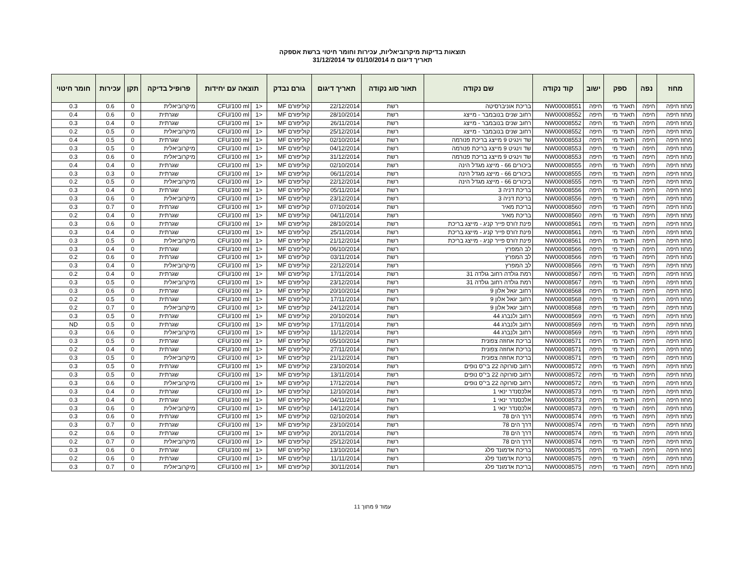תוצאות בדיקות מיקרוביאליות, עכירות וחומר חיטוי ברשת אספקה
תאריך דיגום מ 01/10/2014 עד 31/12/2014
| מחוז | נפה | ספק | ישוב | קוד נקודה | שם נקודה | תאור סוג נקודה | תאריך דיגום | גורם נבדק | תוצאה עם יחידות | | פרופיל בדיקה | תקן | עכירות | חומר חיטוי |
| --- | --- | --- | --- | --- | --- | --- | --- | --- | --- | --- | --- | --- | --- | --- |
| מחוז חיפה | חיפה | תאגיד מי | חיפה | NW00008551 | בריכת אוניברסיטה | רשת | 22/12/2014 | קוליפורם MF | <1 | CFU/100 ml | מיקרוביאלית | 0 | 0.6 | 0.3 |
| מחוז חיפה | חיפה | תאגיד מי | חיפה | NW00008552 | רחוב שנים בנובמבר - מייצג | רשת | 28/10/2014 | קוליפורם MF | <1 | CFU/100 ml | שגרתית | 0 | 0.6 | 0.4 |
| מחוז חיפה | חיפה | תאגיד מי | חיפה | NW00008552 | רחוב שנים בנובמבר - מייצג | רשת | 26/11/2014 | קוליפורם MF | <1 | CFU/100 ml | שגרתית | 0 | 0.4 | 0.3 |
| מחוז חיפה | חיפה | תאגיד מי | חיפה | NW00008552 | רחוב שנים בנובמבר - מייצג | רשת | 25/12/2014 | קוליפורם MF | <1 | CFU/100 ml | מיקרוביאלית | 0 | 0.5 | 0.2 |
| מחוז חיפה | חיפה | תאגיד מי | חיפה | NW00008553 | שד וינגיט 9 מייצג בריכת פנורמה | רשת | 02/10/2014 | קוליפורם MF | <1 | CFU/100 ml | שגרתית | 0 | 0.5 | 0.4 |
| מחוז חיפה | חיפה | תאגיד מי | חיפה | NW00008553 | שד וינגיט 9 מייצג בריכת פנורמה | רשת | 04/12/2014 | קוליפורם MF | <1 | CFU/100 ml | מיקרוביאלית | 0 | 0.5 | 0.3 |
| מחוז חיפה | חיפה | תאגיד מי | חיפה | NW00008553 | שד וינגיט 9 מייצג בריכת פנורמה | רשת | 31/12/2014 | קוליפורם MF | <1 | CFU/100 ml | מיקרוביאלית | 0 | 0.6 | 0.3 |
| מחוז חיפה | חיפה | תאגיד מי | חיפה | NW00008555 | ביכורים 66 - מייצג מגדל הינה | רשת | 02/10/2014 | קוליפורם MF | <1 | CFU/100 ml | שגרתית | 0 | 0.4 | 0.4 |
| מחוז חיפה | חיפה | תאגיד מי | חיפה | NW00008555 | ביכורים 66 - מייצג מגדל הינה | רשת | 06/11/2014 | קוליפורם MF | <1 | CFU/100 ml | שגרתית | 0 | 0.3 | 0.3 |
| מחוז חיפה | חיפה | תאגיד מי | חיפה | NW00008555 | ביכורים 66 - מייצג מגדל הינה | רשת | 22/12/2014 | קוליפורם MF | <1 | CFU/100 ml | מיקרוביאלית | 0 | 0.5 | 0.2 |
| מחוז חיפה | חיפה | תאגיד מי | חיפה | NW00008556 | בריכת דניה 3 | רשת | 05/11/2014 | קוליפורם MF | <1 | CFU/100 ml | שגרתית | 0 | 0.4 | 0.3 |
| מחוז חיפה | חיפה | תאגיד מי | חיפה | NW00008556 | בריכת דניה 3 | רשת | 23/12/2014 | קוליפורם MF | <1 | CFU/100 ml | מיקרוביאלית | 0 | 0.6 | 0.3 |
| מחוז חיפה | חיפה | תאגיד מי | חיפה | NW00008560 | בריכת מאיר | רשת | 07/10/2014 | קוליפורם MF | <1 | CFU/100 ml | שגרתית | 0 | 0.7 | 0.3 |
| מחוז חיפה | חיפה | תאגיד מי | חיפה | NW00008560 | בריכת מאיר | רשת | 04/11/2014 | קוליפורם MF | <1 | CFU/100 ml | שגרתית | 0 | 0.4 | 0.2 |
| מחוז חיפה | חיפה | תאגיד מי | חיפה | NW00008561 | פינת ז'ורס פייר קניג - מייצג בריכת | רשת | 28/10/2014 | קוליפורם MF | <1 | CFU/100 ml | שגרתית | 0 | 0.6 | 0.3 |
| מחוז חיפה | חיפה | תאגיד מי | חיפה | NW00008561 | פינת ז'ורס פייר קניג - מייצג בריכת | רשת | 25/11/2014 | קוליפורם MF | <1 | CFU/100 ml | שגרתית | 0 | 0.4 | 0.3 |
| מחוז חיפה | חיפה | תאגיד מי | חיפה | NW00008561 | פינת ז'ורס פייר קניג - מייצג בריכת | רשת | 21/12/2014 | קוליפורם MF | <1 | CFU/100 ml | מיקרוביאלית | 0 | 0.5 | 0.3 |
| מחוז חיפה | חיפה | תאגיד מי | חיפה | NW00008566 | לב המפרץ | רשת | 06/10/2014 | קוליפורם MF | <1 | CFU/100 ml | שגרתית | 0 | 0.4 | 0.3 |
| מחוז חיפה | חיפה | תאגיד מי | חיפה | NW00008566 | לב המפרץ | רשת | 03/11/2014 | קוליפורם MF | <1 | CFU/100 ml | שגרתית | 0 | 0.6 | 0.2 |
| מחוז חיפה | חיפה | תאגיד מי | חיפה | NW00008566 | לב המפרץ | רשת | 22/12/2014 | קוליפורם MF | <1 | CFU/100 ml | מיקרוביאלית | 0 | 0.4 | 0.3 |
| מחוז חיפה | חיפה | תאגיד מי | חיפה | NW00008567 | רמת גולדה רחוב גולדה 31 | רשת | 17/11/2014 | קוליפורם MF | <1 | CFU/100 ml | שגרתית | 0 | 0.4 | 0.2 |
| מחוז חיפה | חיפה | תאגיד מי | חיפה | NW00008567 | רמת גולדה רחוב גולדה 31 | רשת | 23/12/2014 | קוליפורם MF | <1 | CFU/100 ml | מיקרוביאלית | 0 | 0.5 | 0.3 |
| מחוז חיפה | חיפה | תאגיד מי | חיפה | NW00008568 | רחוב יגאל אלון 9 | רשת | 20/10/2014 | קוליפורם MF | <1 | CFU/100 ml | שגרתית | 0 | 0.6 | 0.3 |
| מחוז חיפה | חיפה | תאגיד מי | חיפה | NW00008568 | רחוב יגאל אלון 9 | רשת | 17/11/2014 | קוליפורם MF | <1 | CFU/100 ml | שגרתית | 0 | 0.5 | 0.2 |
| מחוז חיפה | חיפה | תאגיד מי | חיפה | NW00008568 | רחוב יגאל אלון 9 | רשת | 24/12/2014 | קוליפורם MF | <1 | CFU/100 ml | מיקרוביאלית | 0 | 0.7 | 0.2 |
| מחוז חיפה | חיפה | תאגיד מי | חיפה | NW00008569 | רחוב ולנברג 44 | רשת | 20/10/2014 | קוליפורם MF | <1 | CFU/100 ml | שגרתית | 0 | 0.5 | 0.3 |
| מחוז חיפה | חיפה | תאגיד מי | חיפה | NW00008569 | רחוב ולנברג 44 | רשת | 17/11/2014 | קוליפורם MF | <1 | CFU/100 ml | שגרתית | 0 | 0.5 | ND |
| מחוז חיפה | חיפה | תאגיד מי | חיפה | NW00008569 | רחוב ולנברג 44 | רשת | 11/12/2014 | קוליפורם MF | <1 | CFU/100 ml | מיקרוביאלית | 0 | 0.6 | 0.3 |
| מחוז חיפה | חיפה | תאגיד מי | חיפה | NW00008571 | בריכת אחוזה צפונית | רשת | 05/10/2014 | קוליפורם MF | <1 | CFU/100 ml | שגרתית | 0 | 0.5 | 0.3 |
| מחוז חיפה | חיפה | תאגיד מי | חיפה | NW00008571 | בריכת אחוזה צפונית | רשת | 27/11/2014 | קוליפורם MF | <1 | CFU/100 ml | שגרתית | 0 | 0.4 | 0.2 |
| מחוז חיפה | חיפה | תאגיד מי | חיפה | NW00008571 | בריכת אחוזה צפונית | רשת | 21/12/2014 | קוליפורם MF | <1 | CFU/100 ml | מיקרוביאלית | 0 | 0.5 | 0.3 |
| מחוז חיפה | חיפה | תאגיד מי | חיפה | NW00008572 | רחוב סורוקה 22 בי"ס נופים | רשת | 23/10/2014 | קוליפורם MF | <1 | CFU/100 ml | שגרתית | 0 | 0.5 | 0.3 |
| מחוז חיפה | חיפה | תאגיד מי | חיפה | NW00008572 | רחוב סורוקה 22 בי"ס נופים | רשת | 13/11/2014 | קוליפורם MF | <1 | CFU/100 ml | שגרתית | 0 | 0.5 | 0.3 |
| מחוז חיפה | חיפה | תאגיד מי | חיפה | NW00008572 | רחוב סורוקה 22 בי"ס נופים | רשת | 17/12/2014 | קוליפורם MF | <1 | CFU/100 ml | מיקרוביאלית | 0 | 0.6 | 0.3 |
| מחוז חיפה | חיפה | תאגיד מי | חיפה | NW00008573 | אלכסנדר ינאי 1 | רשת | 12/10/2014 | קוליפורם MF | <1 | CFU/100 ml | שגרתית | 0 | 0.4 | 0.3 |
| מחוז חיפה | חיפה | תאגיד מי | חיפה | NW00008573 | אלכסנדר ינאי 1 | רשת | 04/11/2014 | קוליפורם MF | <1 | CFU/100 ml | שגרתית | 0 | 0.4 | 0.3 |
| מחוז חיפה | חיפה | תאגיד מי | חיפה | NW00008573 | אלכסנדר ינאי 1 | רשת | 14/12/2014 | קוליפורם MF | <1 | CFU/100 ml | מיקרוביאלית | 0 | 0.6 | 0.3 |
| מחוז חיפה | חיפה | תאגיד מי | חיפה | NW00008574 | דרך הים 78 | רשת | 02/10/2014 | קוליפורם MF | <1 | CFU/100 ml | שגרתית | 0 | 0.6 | 0.3 |
| מחוז חיפה | חיפה | תאגיד מי | חיפה | NW00008574 | דרך הים 78 | רשת | 23/10/2014 | קוליפורם MF | <1 | CFU/100 ml | שגרתית | 0 | 0.7 | 0.3 |
| מחוז חיפה | חיפה | תאגיד מי | חיפה | NW00008574 | דרך הים 78 | רשת | 20/11/2014 | קוליפורם MF | <1 | CFU/100 ml | שגרתית | 0 | 0.6 | 0.2 |
| מחוז חיפה | חיפה | תאגיד מי | חיפה | NW00008574 | דרך הים 78 | רשת | 25/12/2014 | קוליפורם MF | <1 | CFU/100 ml | מיקרוביאלית | 0 | 0.7 | 0.2 |
| מחוז חיפה | חיפה | תאגיד מי | חיפה | NW00008575 | בריכת אדמונד פלג | רשת | 13/10/2014 | קוליפורם MF | <1 | CFU/100 ml | שגרתית | 0 | 0.6 | 0.3 |
| מחוז חיפה | חיפה | תאגיד מי | חיפה | NW00008575 | בריכת אדמונד פלג | רשת | 11/11/2014 | קוליפורם MF | <1 | CFU/100 ml | שגרתית | 0 | 0.6 | 0.2 |
| מחוז חיפה | חיפה | תאגיד מי | חיפה | NW00008575 | בריכת אדמונד פלג | רשת | 30/11/2014 | קוליפורם MF | <1 | CFU/100 ml | מיקרוביאלית | 0 | 0.7 | 0.3 |
עמוד 9 מתוך 11